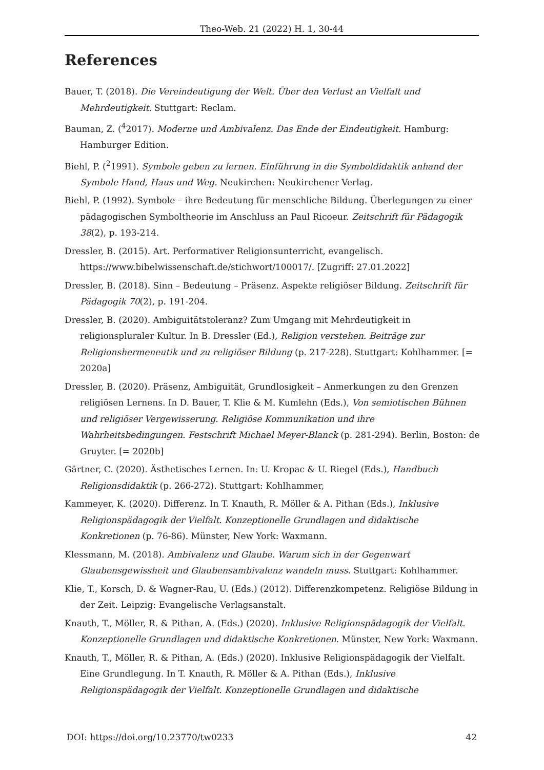Theo-Web. 21 (2022) H. 1, 30-44
References
Bauer, T. (2018). Die Vereindeutigung der Welt. Über den Verlust an Vielfalt und Mehrdeutigkeit. Stuttgart: Reclam.
Bauman, Z. (<sup>4</sup>2017). Moderne und Ambivalenz. Das Ende der Eindeutigkeit. Hamburg: Hamburger Edition.
Biehl, P. (<sup>2</sup>1991). Symbole geben zu lernen. Einführung in die Symboldidaktik anhand der Symbole Hand, Haus und Weg. Neukirchen: Neukirchener Verlag.
Biehl, P. (1992). Symbole – ihre Bedeutung für menschliche Bildung. Überlegungen zu einer pädagogischen Symboltheorie im Anschluss an Paul Ricoeur. Zeitschrift für Pädagogik 38(2), p. 193-214.
Dressler, B. (2015). Art. Performativer Religionsunterricht, evangelisch. https://www.bibelwissenschaft.de/stichwort/100017/. [Zugriff: 27.01.2022]
Dressler, B. (2018). Sinn – Bedeutung – Präsenz. Aspekte religiöser Bildung. Zeitschrift für Pädagogik 70(2), p. 191-204.
Dressler, B. (2020). Ambiguitätstoleranz? Zum Umgang mit Mehrdeutigkeit in religionspluraler Kultur. In B. Dressler (Ed.), Religion verstehen. Beiträge zur Religionshermeneutik und zu religiöser Bildung (p. 217-228). Stuttgart: Kohlhammer. [= 2020a]
Dressler, B. (2020). Präsenz, Ambiguität, Grundlosigkeit – Anmerkungen zu den Grenzen religiösen Lernens. In D. Bauer, T. Klie & M. Kumlehn (Eds.), Von semiotischen Bühnen und religiöser Vergewisserung. Religiöse Kommunikation und ihre Wahrheitsbedingungen. Festschrift Michael Meyer-Blanck (p. 281-294). Berlin, Boston: de Gruyter. [= 2020b]
Gärtner, C. (2020). Ästhetisches Lernen. In: U. Kropac & U. Riegel (Eds.), Handbuch Religionsdidaktik (p. 266-272). Stuttgart: Kohlhammer,
Kammeyer, K. (2020). Differenz. In T. Knauth, R. Möller & A. Pithan (Eds.), Inklusive Religionspädagogik der Vielfalt. Konzeptionelle Grundlagen und didaktische Konkretionen (p. 76-86). Münster, New York: Waxmann.
Klessmann, M. (2018). Ambivalenz und Glaube. Warum sich in der Gegenwart Glaubensgewissheit und Glaubensambivalenz wandeln muss. Stuttgart: Kohlhammer.
Klie, T., Korsch, D. & Wagner-Rau, U. (Eds.) (2012). Differenzkompetenz. Religiöse Bildung in der Zeit. Leipzig: Evangelische Verlagsanstalt.
Knauth, T., Möller, R. & Pithan, A. (Eds.) (2020). Inklusive Religionspädagogik der Vielfalt. Konzeptionelle Grundlagen und didaktische Konkretionen. Münster, New York: Waxmann.
Knauth, T., Möller, R. & Pithan, A. (Eds.) (2020). Inklusive Religionspädagogik der Vielfalt. Eine Grundlegung. In T. Knauth, R. Möller & A. Pithan (Eds.), Inklusive Religionspädagogik der Vielfalt. Konzeptionelle Grundlagen und didaktische
DOI: https://doi.org/10.23770/tw0233 42